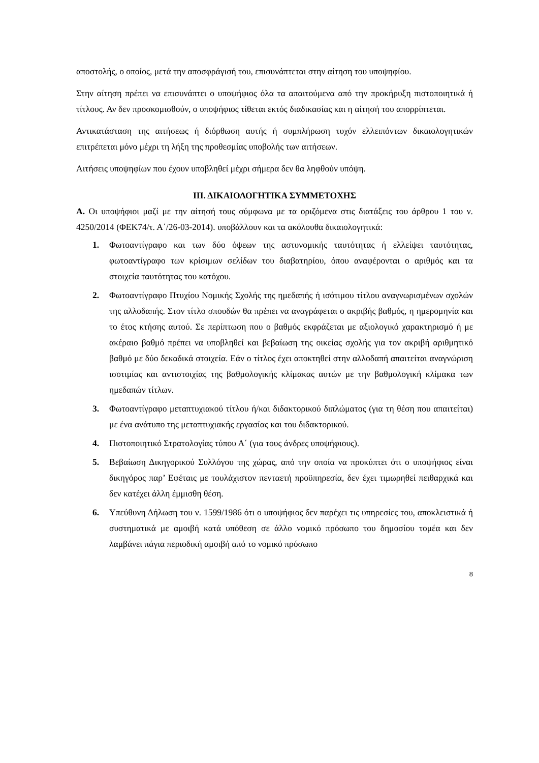αποστολής, ο οποίος, μετά την αποσφράγισή του, επισυνάπτεται στην αίτηση του υποψηφίου.
Στην αίτηση πρέπει να επισυνάπτει ο υποψήφιος όλα τα απαιτούμενα από την προκήρυξη πιστοποιητικά ή τίτλους. Αν δεν προσκομισθούν, ο υποψήφιος τίθεται εκτός διαδικασίας και η αίτησή του απορρίπτεται.
Αντικατάσταση της αιτήσεως ή διόρθωση αυτής ή συμπλήρωση τυχόν ελλειπόντων δικαιολογητικών επιτρέπεται μόνο μέχρι τη λήξη της προθεσμίας υποβολής των αιτήσεων.
Αιτήσεις υποψηφίων που έχουν υποβληθεί μέχρι σήμερα δεν θα ληφθούν υπόψη.
ΙΙΙ. ΔΙΚΑΙΟΛΟΓΗΤΙΚΑ ΣΥΜΜΕΤΟΧΗΣ
Α. Οι υποψήφιοι μαζί με την αίτησή τους σύμφωνα με τα οριζόμενα στις διατάξεις του άρθρου 1 του ν. 4250/2014 (ΦΕΚ74/τ. Α΄/26-03-2014). υποβάλλουν και τα ακόλουθα δικαιολογητικά:
1. Φωτοαντίγραφο και των δύο όψεων της αστυνομικής ταυτότητας ή ελλείψει ταυτότητας, φωτοαντίγραφο των κρίσιμων σελίδων του διαβατηρίου, όπου αναφέρονται ο αριθμός και τα στοιχεία ταυτότητας του κατόχου.
2. Φωτοαντίγραφο Πτυχίου Νομικής Σχολής της ημεδαπής ή ισότιμου τίτλου αναγνωρισμένων σχολών της αλλοδαπής. Στον τίτλο σπουδών θα πρέπει να αναγράφεται ο ακριβής βαθμός, η ημερομηνία και το έτος κτήσης αυτού. Σε περίπτωση που ο βαθμός εκφράζεται με αξιολογικό χαρακτηρισμό ή με ακέραιο βαθμό πρέπει να υποβληθεί και βεβαίωση της οικείας σχολής για τον ακριβή αριθμητικό βαθμό με δύο δεκαδικά στοιχεία. Εάν ο τίτλος έχει αποκτηθεί στην αλλοδαπή απαιτείται αναγνώριση ισοτιμίας και αντιστοιχίας της βαθμολογικής κλίμακας αυτών με την βαθμολογική κλίμακα των ημεδαπών τίτλων.
3. Φωτοαντίγραφο μεταπτυχιακού τίτλου ή/και διδακτορικού διπλώματος (για τη θέση που απαιτείται) με ένα ανάτυπο της μεταπτυχιακής εργασίας και του διδακτορικού.
4. Πιστοποιητικό Στρατολογίας τύπου Α΄ (για τους άνδρες υποψήφιους).
5. Βεβαίωση Δικηγορικού Συλλόγου της χώρας, από την οποία να προκύπτει ότι ο υποψήφιος είναι δικηγόρος παρ’ Εφέταις με τουλάχιστον πενταετή προϋπηρεσία, δεν έχει τιμωρηθεί πειθαρχικά και δεν κατέχει άλλη έμμισθη θέση.
6. Υπεύθυνη Δήλωση του ν. 1599/1986 ότι ο υποψήφιος δεν παρέχει τις υπηρεσίες του, αποκλειστικά ή συστηματικά με αμοιβή κατά υπόθεση σε άλλο νομικό πρόσωπο του δημοσίου τομέα και δεν λαμβάνει πάγια περιοδική αμοιβή από το νομικό πρόσωπο
8